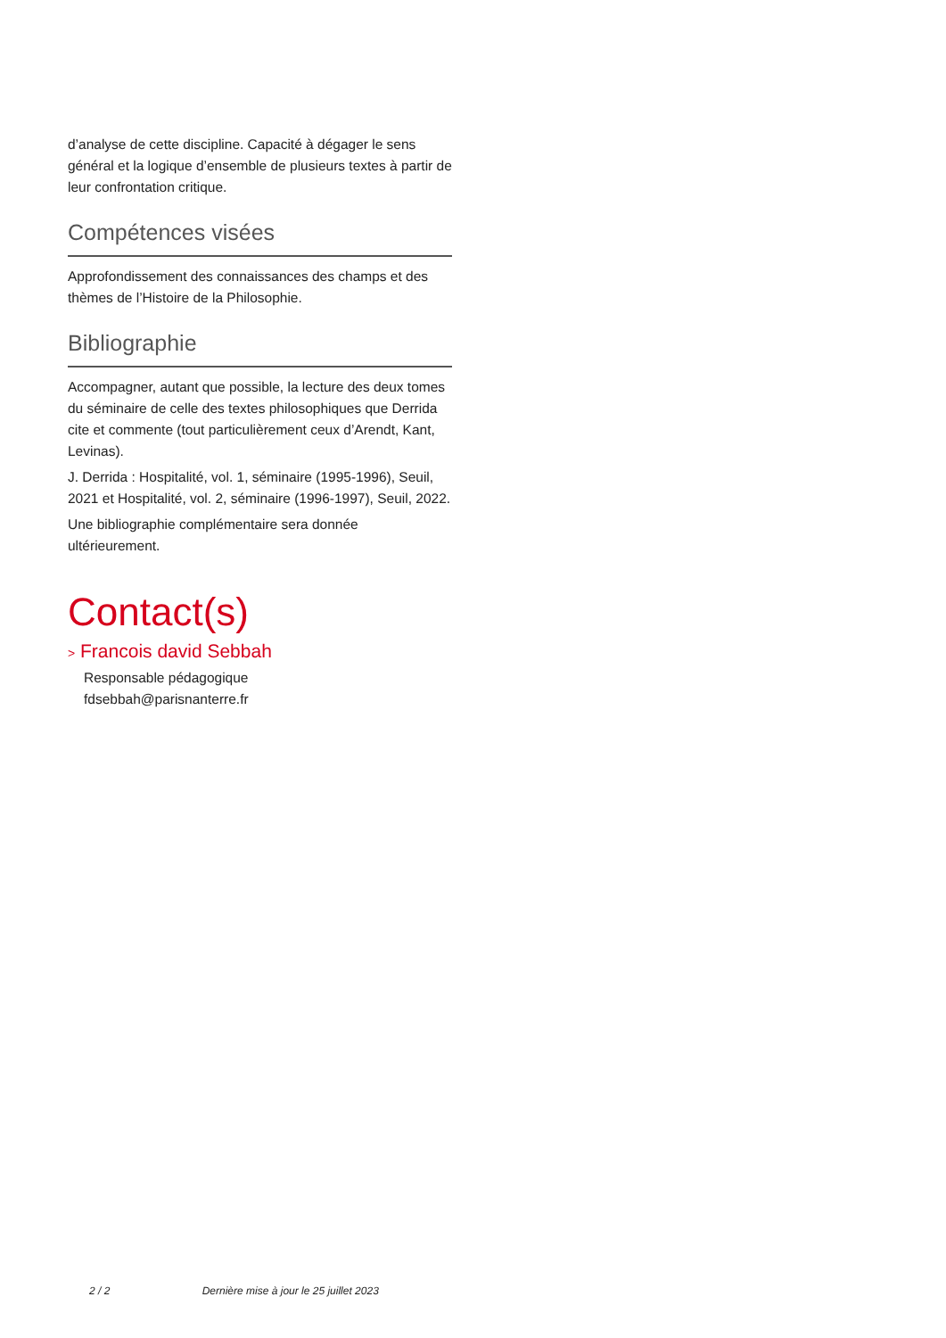d’analyse de cette discipline. Capacité à dégager le sens général et la logique d’ensemble de plusieurs textes à partir de leur confrontation critique.
Compétences visées
Approfondissement des connaissances des champs et des thèmes de l’Histoire de la Philosophie.
Bibliographie
Accompagner, autant que possible, la lecture des deux tomes du séminaire de celle des textes philosophiques que Derrida cite et commente (tout particulièrement ceux d’Arendt, Kant, Levinas).
J. Derrida : Hospitalité, vol. 1, séminaire (1995-1996), Seuil, 2021 et Hospitalité, vol. 2, séminaire (1996-1997), Seuil, 2022.
Une bibliographie complémentaire sera donnée ultérieurement.
Contact(s)
> Francois david Sebbah
Responsable pédagogique
fdsebbah@parisnanterre.fr
2 / 2 Dernière mise à jour le 25 juillet 2023